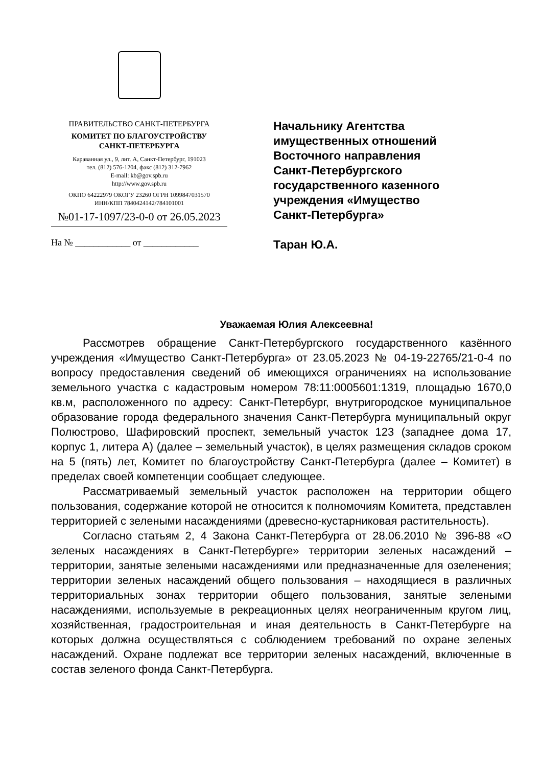ПРАВИТЕЛЬСТВО САНКТ-ПЕТЕРБУРГА
КОМИТЕТ ПО БЛАГОУСТРОЙСТВУ
САНКТ-ПЕТЕРБУРГА
Караванная ул., 9, лит. А, Санкт-Петербург, 191023
тел. (812) 576-1204, факс (812) 312-7962
E-mail: kb@gov.spb.ru
http://www.gov.spb.ru
ОКПО 64222979 ОКОГУ 23260 ОГРН 1099847031570
ИНН/КПП 7840424142/784101001
№01-17-1097/23-0-0 от 26.05.2023
На № ____________ от ____________
Начальнику Агентства
имущественных отношений
Восточного направления
Санкт-Петербургского
государственного казенного
учреждения «Имущество
Санкт-Петербурга»
Таран Ю.А.
Уважаемая Юлия Алексеевна!
Рассмотрев обращение Санкт-Петербургского государственного казённого учреждения «Имущество Санкт-Петербурга» от 23.05.2023 № 04-19-22765/21-0-4 по вопросу предоставления сведений об имеющихся ограничениях на использование земельного участка с кадастровым номером 78:11:0005601:1319, площадью 1670,0 кв.м, расположенного по адресу: Санкт-Петербург, внутригородское муниципальное образование города федерального значения Санкт-Петербурга муниципальный округ Полюстрово, Шафировский проспект, земельный участок 123 (западнее дома 17, корпус 1, литера А) (далее – земельный участок), в целях размещения складов сроком на 5 (пять) лет, Комитет по благоустройству Санкт-Петербурга (далее – Комитет) в пределах своей компетенции сообщает следующее.
Рассматриваемый земельный участок расположен на территории общего пользования, содержание которой не относится к полномочиям Комитета, представлен территорией с зелеными насаждениями (древесно-кустарниковая растительность).
Согласно статьям 2, 4 Закона Санкт-Петербурга от 28.06.2010 № 396-88 «О зеленых насаждениях в Санкт-Петербурге» территории зеленых насаждений – территории, занятые зелеными насаждениями или предназначенные для озеленения; территории зеленых насаждений общего пользования – находящиеся в различных территориальных зонах территории общего пользования, занятые зелеными насаждениями, используемые в рекреационных целях неограниченным кругом лиц, хозяйственная, градостроительная и иная деятельность в Санкт-Петербурге на которых должна осуществляться с соблюдением требований по охране зеленых насаждений. Охране подлежат все территории зеленых насаждений, включенные в состав зеленого фонда Санкт-Петербурга.